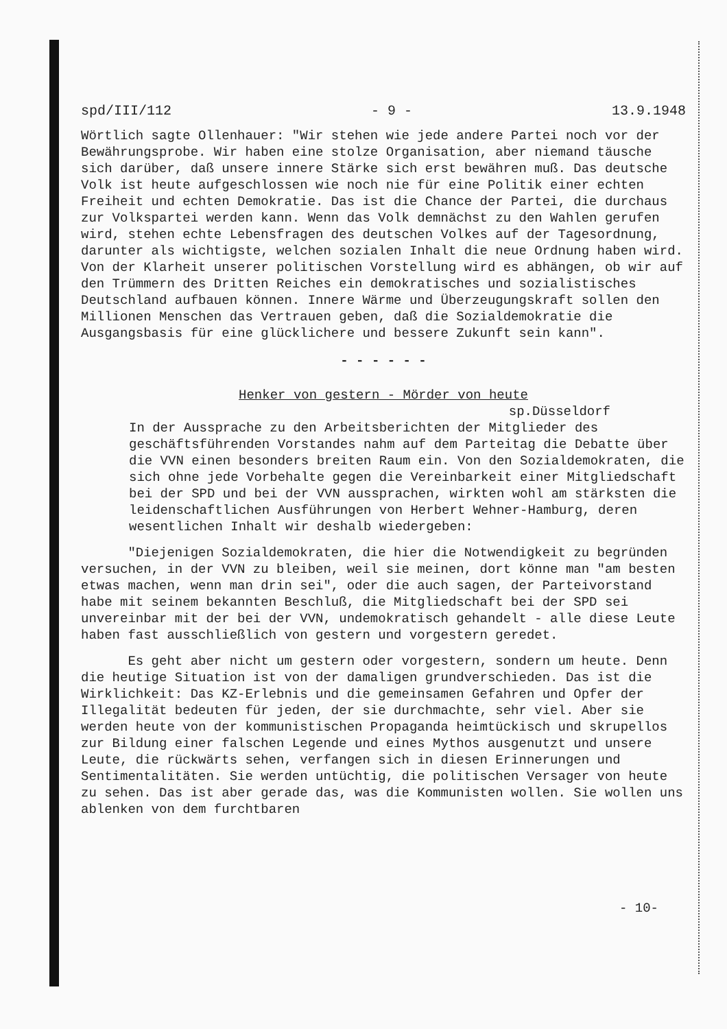spd/III/112 - 9 - 13.9.1948
Wörtlich sagte Ollenhauer: "Wir stehen wie jede andere Partei noch vor der Bewährungsprobe. Wir haben eine stolze Organisation, aber niemand täusche sich darüber, daß unsere innere Stärke sich erst bewähren muß. Das deutsche Volk ist heute aufgeschlossen wie noch nie für eine Politik einer echten Freiheit und echten Demokratie. Das ist die Chance der Partei, die durchaus zur Volkspartei werden kann. Wenn das Volk demnächst zu den Wahlen gerufen wird, stehen echte Lebensfragen des deutschen Volkes auf der Tagesordnung, darunter als wichtigste, welchen sozialen Inhalt die neue Ordnung haben wird. Von der Klarheit unserer politischen Vorstellung wird es abhängen, ob wir auf den Trümmern des Dritten Reiches ein demokratisches und sozialistisches Deutschland aufbauen können. Innere Wärme und Überzeugungskraft sollen den Millionen Menschen das Vertrauen geben, daß die Sozialdemokratie die Ausgangsbasis für eine glücklichere und bessere Zukunft sein kann".
- - - - - -
Henker von gestern - Mörder von heute
sp.Düsseldorf
In der Aussprache zu den Arbeitsberichten der Mitglieder des geschäftsführenden Vorstandes nahm auf dem Parteitag die Debatte über die VVN einen besonders breiten Raum ein. Von den Sozialdemokraten, die sich ohne jede Vorbehalte gegen die Vereinbarkeit einer Mitgliedschaft bei der SPD und bei der VVN aussprachen, wirkten wohl am stärksten die leidenschaftlichen Ausführungen von Herbert Wehner-Hamburg, deren wesentlichen Inhalt wir deshalb wiedergeben:
"Diejenigen Sozialdemokraten, die hier die Notwendigkeit zu begründen versuchen, in der VVN zu bleiben, weil sie meinen, dort könne man "am besten etwas machen, wenn man drin sei", oder die auch sagen, der Parteivorstand habe mit seinem bekannten Beschluß, die Mitgliedschaft bei der SPD sei unvereinbar mit der bei der VVN, undemokratisch gehandelt - alle diese Leute haben fast ausschließlich von gestern und vorgestern geredet.
Es geht aber nicht um gestern oder vorgestern, sondern um heute. Denn die heutige Situation ist von der damaligen grundverschieden. Das ist die Wirklichkeit: Das KZ-Erlebnis und die gemeinsamen Gefahren und Opfer der Illegalität bedeuten für jeden, der sie durchmachte, sehr viel. Aber sie werden heute von der kommunistischen Propaganda heimtückisch und skrupellos zur Bildung einer falschen Legende und eines Mythos ausgenutzt und unsere Leute, die rückwärts sehen, verfangen sich in diesen Erinnerungen und Sentimentalitäten. Sie werden untüchtig, die politischen Versager von heute zu sehen. Das ist aber gerade das, was die Kommunisten wollen. Sie wollen uns ablenken von dem furchtbaren
- 10-